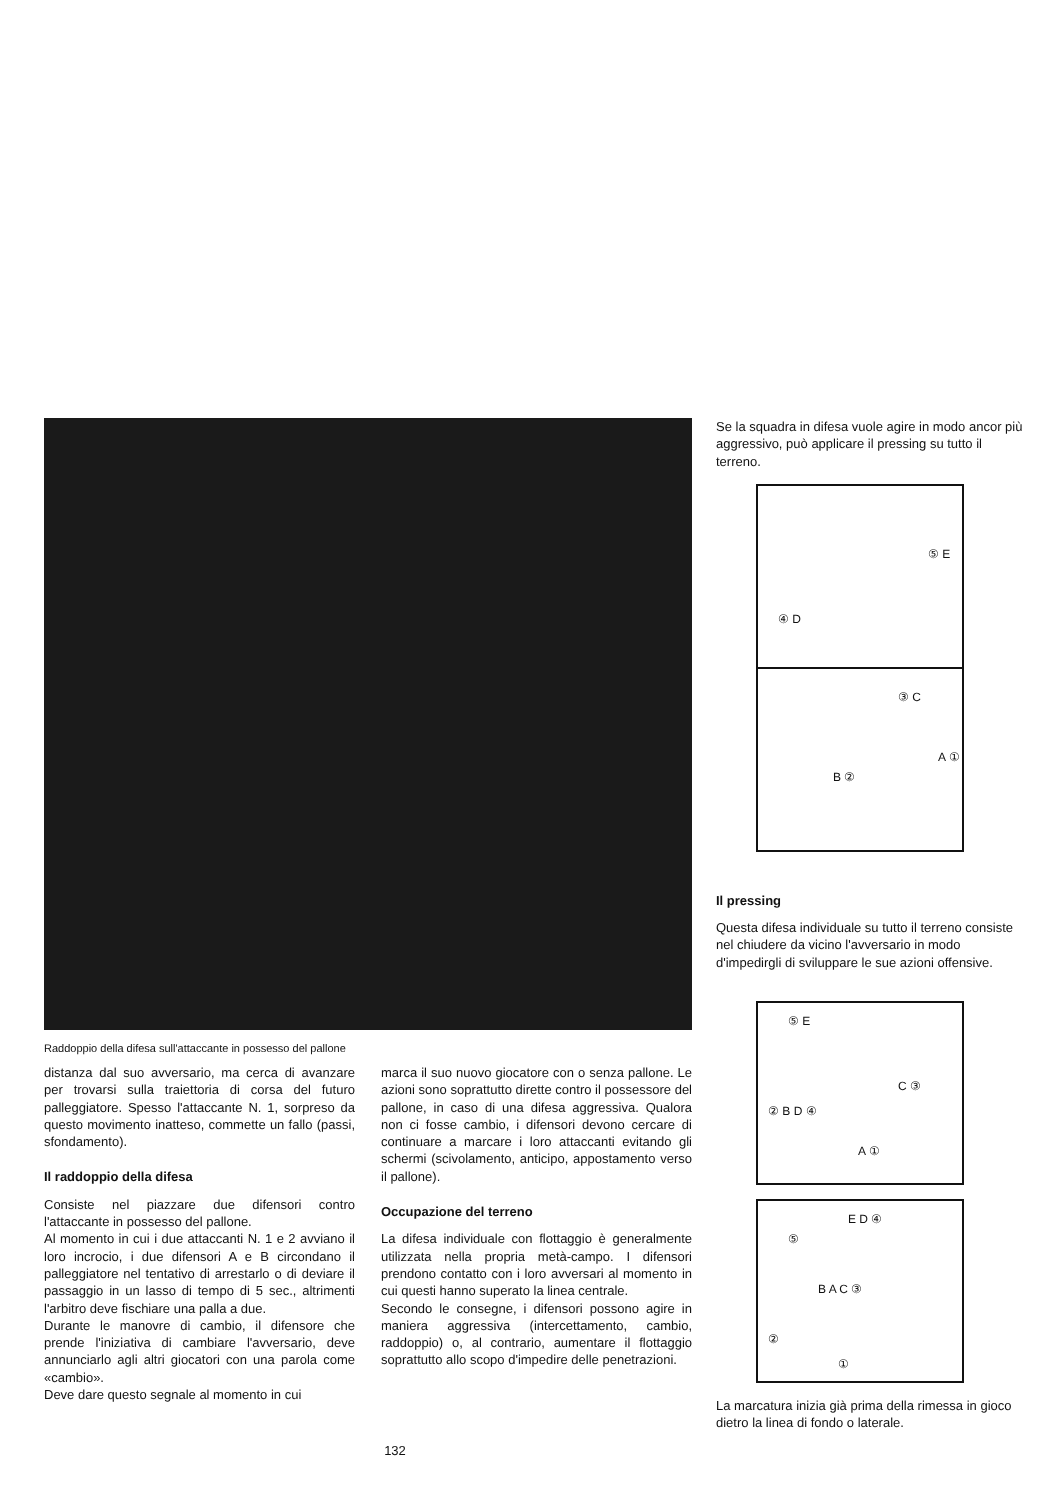Raddoppio della difesa sull'attaccante in possesso del pallone
distanza dal suo avversario, ma cerca di avanzare per trovarsi sulla traiettoria di corsa del futuro palleggiatore. Spesso l'attaccante N. 1, sorpreso da questo movimento inatteso, commette un fallo (passi, sfondamento).
Il raddoppio della difesa
Consiste nel piazzare due difensori contro l'attaccante in possesso del pallone.
Al momento in cui i due attaccanti N. 1 e 2 avviano il loro incrocio, i due difensori A e B circondano il palleggiatore nel tentativo di arrestarlo o di deviare il passaggio in un lasso di tempo di 5 sec., altrimenti l'arbitro deve fischiare una palla a due.
Durante le manovre di cambio, il difensore che prende l'iniziativa di cambiare l'avversario, deve annunciarlo agli altri giocatori con una parola come «cambio».
Deve dare questo segnale al momento in cui
marca il suo nuovo giocatore con o senza pallone. Le azioni sono soprattutto dirette contro il possessore del pallone, in caso di una difesa aggressiva. Qualora non ci fosse cambio, i difensori devono cercare di continuare a marcare i loro attaccanti evitando gli schermi (scivolamento, anticipo, appostamento verso il pallone).
Occupazione del terreno
La difesa individuale con flottaggio è generalmente utilizzata nella propria metà-campo. I difensori prendono contatto con i loro avversari al momento in cui questi hanno superato la linea centrale.
Secondo le consegne, i difensori possono agire in maniera aggressiva (intercettamento, cambio, raddoppio) o, al contrario, aumentare il flottaggio soprattutto allo scopo d'impedire delle penetrazioni.
Se la squadra in difesa vuole agire in modo ancor più aggressivo, può applicare il pressing su tutto il terreno.
⑤ E
④ D
③ C
A ①
B ②
Il pressing
Questa difesa individuale su tutto il terreno consiste nel chiudere da vicino l'avversario in modo d'impedirgli di sviluppare le sue azioni offensive.
⑤ E
C ③
② B D ④
A ①
E D ④
⑤
B A C ③
②
①
La marcatura inizia già prima della rimessa in gioco dietro la linea di fondo o laterale.
132